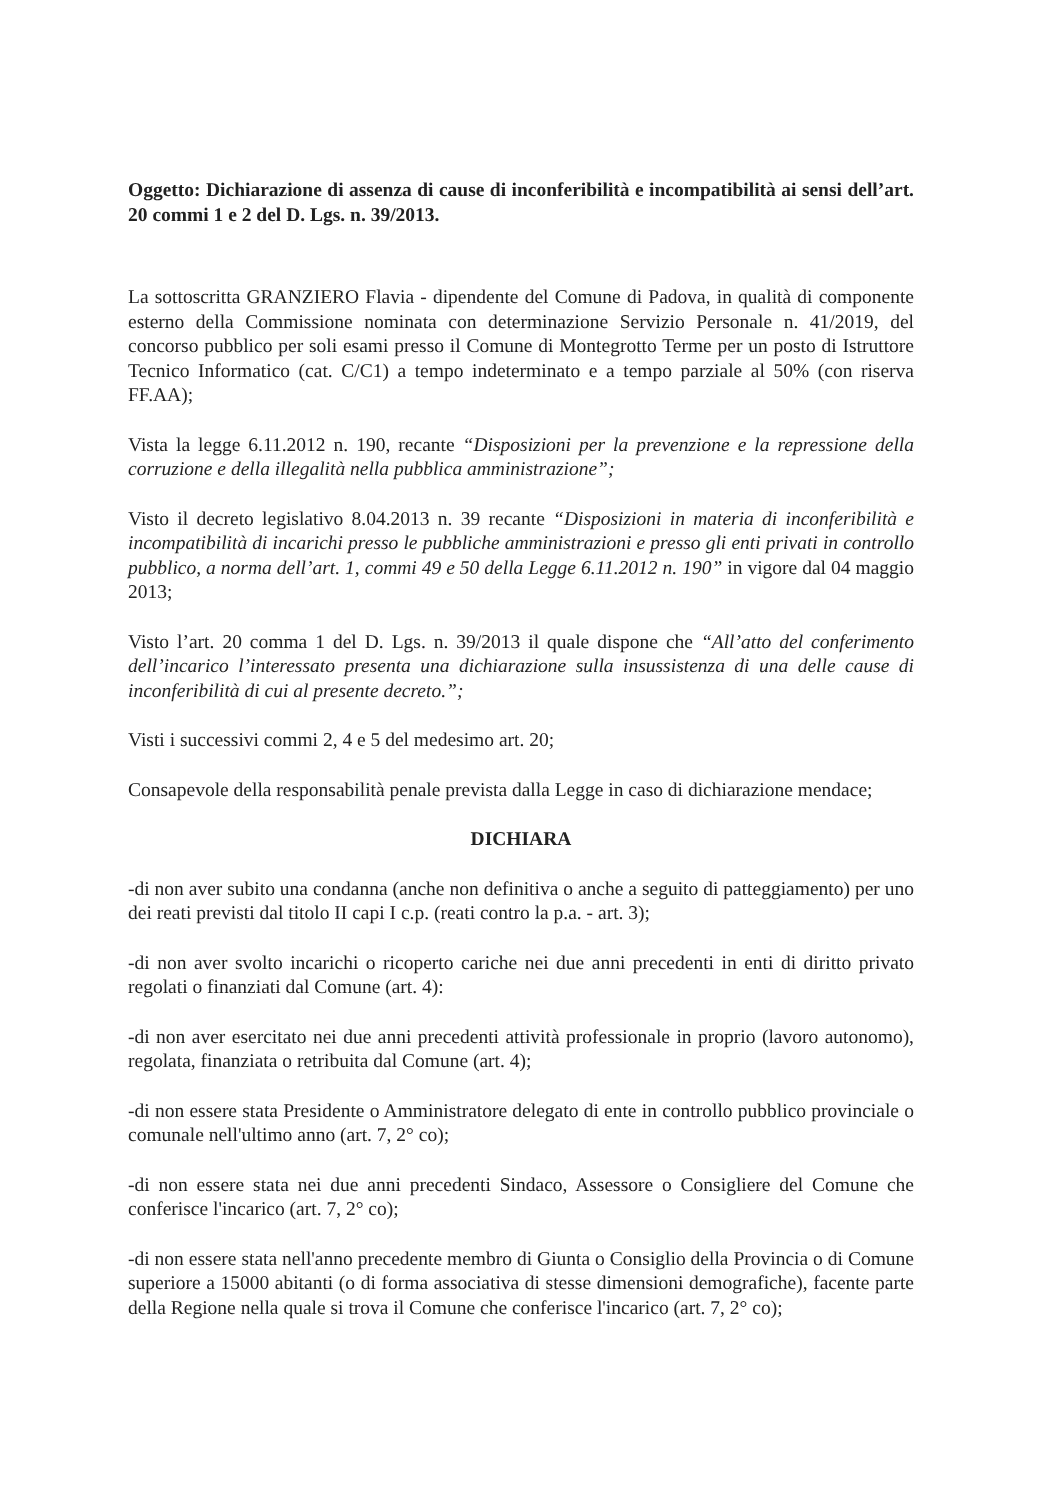Oggetto: Dichiarazione di assenza di cause di inconferibilità e incompatibilità ai sensi dell’art. 20 commi 1 e 2 del D. Lgs. n. 39/2013.
La sottoscritta GRANZIERO Flavia - dipendente del Comune di Padova, in qualità di componente esterno della Commissione nominata con determinazione Servizio Personale n. 41/2019, del concorso pubblico per soli esami presso il Comune di Montegrotto Terme per un posto di Istruttore Tecnico Informatico (cat. C/C1) a tempo indeterminato e a tempo parziale al 50% (con riserva FF.AA);
Vista la legge 6.11.2012 n. 190, recante “Disposizioni per la prevenzione e la repressione della corruzione e della illegalità nella pubblica amministrazione”;
Visto il decreto legislativo 8.04.2013 n. 39 recante “Disposizioni in materia di inconferibilità e incompatibilità di incarichi presso le pubbliche amministrazioni e presso gli enti privati in controllo pubblico, a norma dell’art. 1, commi 49 e 50 della Legge 6.11.2012 n. 190” in vigore dal 04 maggio 2013;
Visto l’art. 20 comma 1 del D. Lgs. n. 39/2013 il quale dispone che “All’atto del conferimento dell’incarico l’interessato presenta una dichiarazione sulla insussistenza di una delle cause di inconferibilità di cui al presente decreto.”;
Visti i successivi commi 2, 4 e 5 del medesimo art. 20;
Consapevole della responsabilità penale prevista dalla Legge in caso di dichiarazione mendace;
DICHIARA
-di non aver subito una condanna (anche non definitiva o anche a seguito di patteggiamento) per uno dei reati previsti dal titolo II capi I c.p. (reati contro la p.a. - art. 3);
-di non aver svolto incarichi o ricoperto cariche nei due anni precedenti in enti di diritto privato regolati o finanziati dal Comune (art. 4):
-di non aver esercitato nei due anni precedenti attività professionale in proprio (lavoro autonomo), regolata, finanziata o retribuita dal Comune (art. 4);
-di non essere stata Presidente o Amministratore delegato di ente in controllo pubblico provinciale o comunale nell'ultimo anno (art. 7, 2° co);
-di non essere stata nei due anni precedenti Sindaco, Assessore o Consigliere del Comune che conferisce l'incarico (art. 7, 2° co);
-di non essere stata nell'anno precedente membro di Giunta o Consiglio della Provincia o di Comune superiore a 15000 abitanti (o di forma associativa di stesse dimensioni demografiche), facente parte della Regione nella quale si trova il Comune che conferisce l'incarico (art. 7, 2° co);